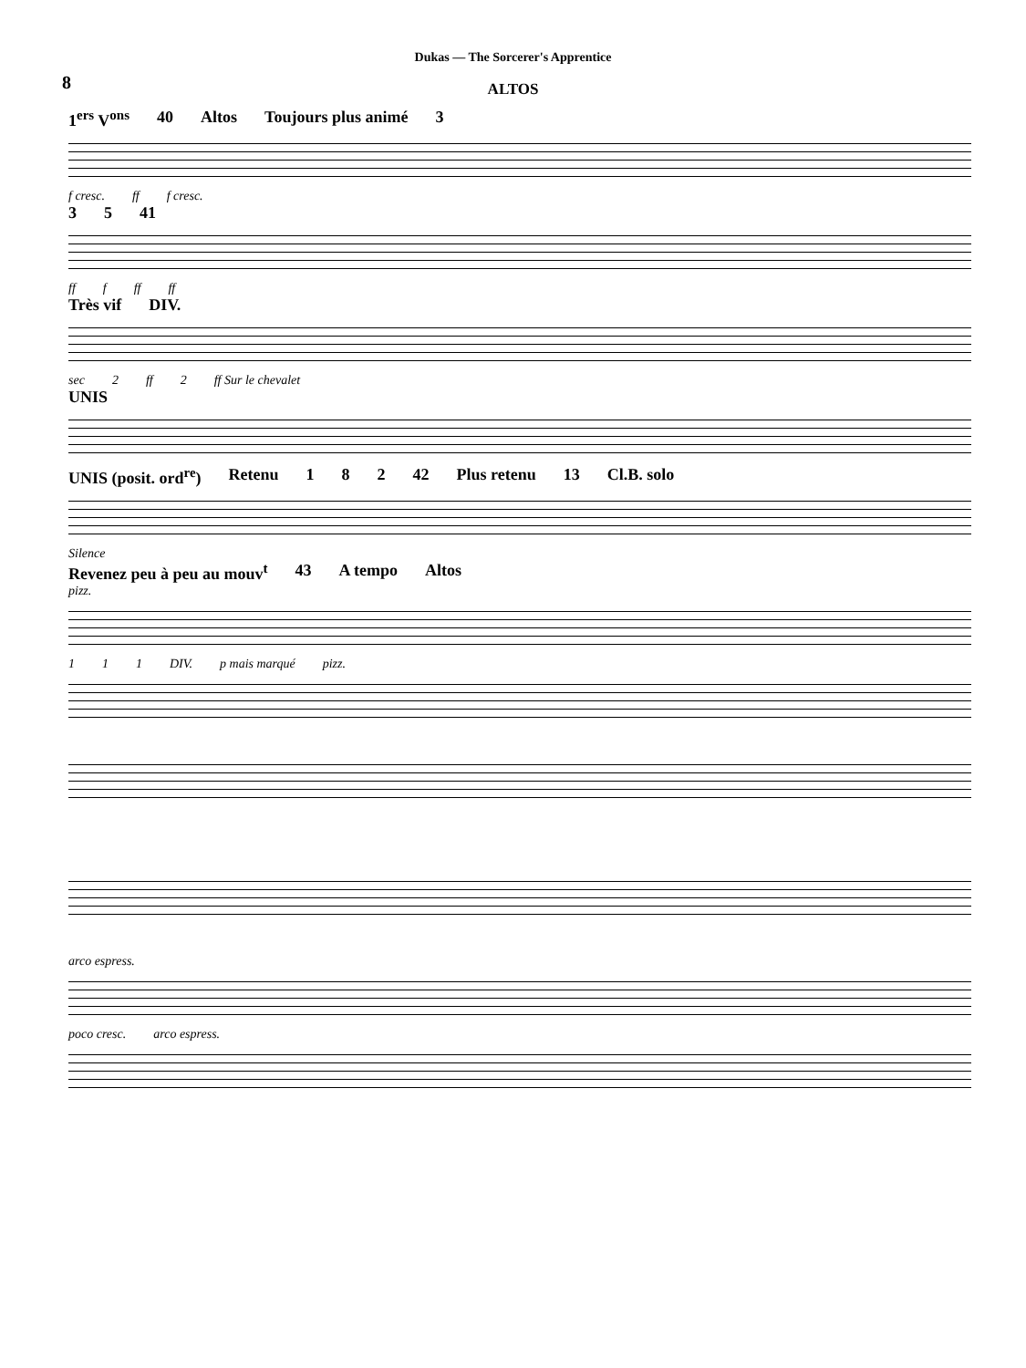Dukas — The Sorcerer's Apprentice
8
ALTOS
1<sup>ers</sup> V<sup>ons</sup> 40 Altos Toujours plus animé 3
f cresc. ff f cresc.
3 5 41
ff f ff ff
Très vif DIV.
sec 2 ff 2 ff Sur le chevalet
UNIS
UNIS (posit. ord<sup>re</sup>) Retenu 1 8 2 42 Plus retenu 13 Cl.B. solo
Silence
Revenez peu à peu au mouv<sup>t</sup> 43 A tempo Altos
pizz.
1 1 1 DIV. p mais marqué pizz.
arco espress.
poco cresc. arco espress.